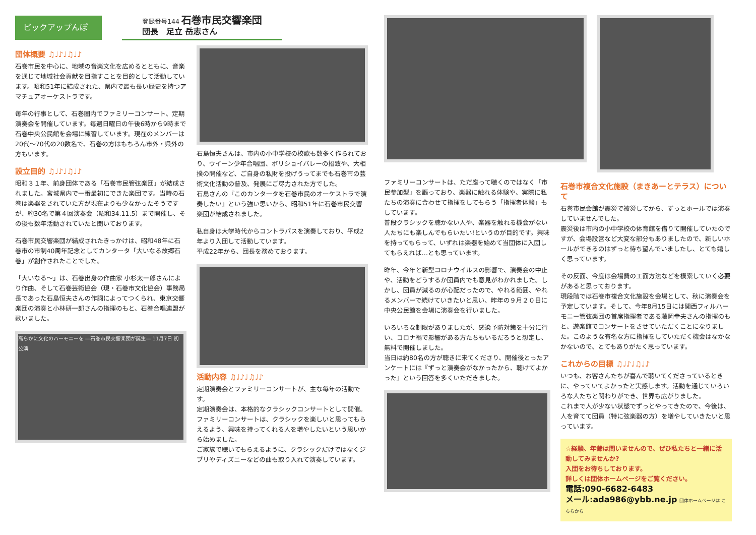ピックアップんぽ
登録番号144 石巻市民交響楽団
団長　足立 岳志さん
団体概要 ♫♩♪♩♫♩♪
石巻市民を中心に、地域の音楽文化を広めるとともに、音楽を通じて地域社会貢献を目指すことを目的として活動しています。昭和51年に結成された、県内で最も長い歴史を持つアマチュアオーケストラです。
毎年の行事として、石巻圏内でファミリーコンサート、定期演奏会を開催しています。毎週日曜日の午後6時から9時まで石巻中央公民館を会場に練習しています。現在のメンバーは20代～70代の20数名で、石巻の方はもちろん市外・県外の方もいます。
設立目的 ♫♩♪♩♫♩♪
昭和３１年、前身団体である「石巻市民管弦楽団」が結成されました。宮城県内で一番最初にできた楽団です。当時の石巻は楽器をされていた方が現在よりも少なかったそうですが、約30名で第４回演奏会（昭和34.11.5）まで開催し、その後も数年活動されていたと聞いております。
石巻市民交響楽団が結成されたきっかけは、昭和48年に石巻市の市制40周年記念としてカンタータ「大いなる故郷石巻」が創作されたことでした。
「大いなる～」は、石巻出身の作曲家 小杉太一郎さんにより作曲、そして石巻芸術協会（現・石巻市文化協会）事務局長であった石島恒夫さんの作詞によってつくられ、東京交響楽団の演奏と小林研一郎さんの指揮のもと、石巻合唱連盟が歌いました。
高らかに文化のハーモニーを ―石巻市民交響楽団が誕生― 11月7日 初公演
石島恒夫さんは、市内の小中学校の校歌も数多く作られており、ウイーン少年合唱団、ボリショイバレーの招致や、大相撲の開催など、ご自身の私財を投げうってまでも石巻市の芸術文化活動の普及、発展にご尽力された方でした。
石島さんの『このカンタータを石巻市民のオーケストラで演奏したい』という強い思いから、昭和51年に石巻市民交響楽団が結成されました。
私自身は大学時代からコントラバスを演奏しており、平成2年より入団して活動しています。
平成22年から、団長を務めております。
活動内容 ♫♩♪♩♫♩♪
定期演奏会とファミリーコンサートが、主な毎年の活動です。
定期演奏会は、本格的なクラシックコンサートとして開催。ファミリーコンサートは、クラシックを楽しいと思ってもらえるよう、興味を持ってくれる人を増やしたいという思いから始めました。
ご家族で聴いてもらえるように、クラシックだけではなくジブリやディズニーなどの曲も取り入れて演奏しています。
ファミリーコンサートは、ただ座って聴くのではなく「市民参加型」を謳っており、楽器に触れる体験や、実際に私たちの演奏に合わせて指揮をしてもらう「指揮者体験」もしています。
普段クラシックを聴かない人や、楽器を触れる機会がない人たちにも楽しんでもらいたい!というのが目的です。興味を持ってもらって、いずれは楽器を始めて当団体に入団してもらえれば…とも思っています。
昨年、今年と新型コロナウイルスの影響で、演奏会の中止や、活動をどうするか団員内でも意見がわかれました。しかし、団員が減るのが心配だったので、やれる範囲、やれるメンバーで続けていきたいと思い、昨年の９月２０日に中央公民館を会場に演奏会を行いました。
いろいろな制限がありましたが、感染予防対策を十分に行い、コロナ禍で影響がある方たちもいるだろうと想定し、無料で開催しました。
当日は約80名の方が聴きに来てくださり、開催後とったアンケートには『ずっと演奏会がなかったから、聴けてよかった』という回答を多くいただきました。
石巻市複合文化施設（まきあーとテラス）について
石巻市民会館が震災で被災してから、ずっとホールでは演奏していませんでした。
震災後は市内の小中学校の体育館を借りて開催していたのですが、会場設営など大変な部分もありましたので、新しいホールができるのはずっと待ち望んでいましたし、とても嬉しく思っています。
その反面、今度は会場費の工面方法などを模索していく必要があると思っております。
現段階では石巻市複合文化施設を会場として、秋に演奏会を予定しています。そして、今年8月15日には関西フィルハーモニー管弦楽団の首席指揮者である藤岡幸夫さんの指揮のもと、遊楽館でコンサートをさせていただくことになりました。このような有名な方に指揮をしていただく機会はなかなかないので、とてもありがたく思っています。
これからの目標 ♫♩♪♩♫♩♪
いつも、お客さんたちが喜んで聴いてくださっているときに、やっていてよかったと実感します。活動を通じていろいろな人たちと関わりができ、世界も広がりました。
これまで人が少ない状態でずっとやってきたので、今後は、人を育てて団員（特に弦楽器の方）を増やしていきたいと思っています。
☆経験、年齢は問いませんので、ぜひ私たちと一緒に活動してみませんか?
入団をお待ちしております。
詳しくは団体ホームページをご覧ください。
電話:090-6682-6483
メール:ada986@ybb.ne.jp 団体ホームページは こちらから